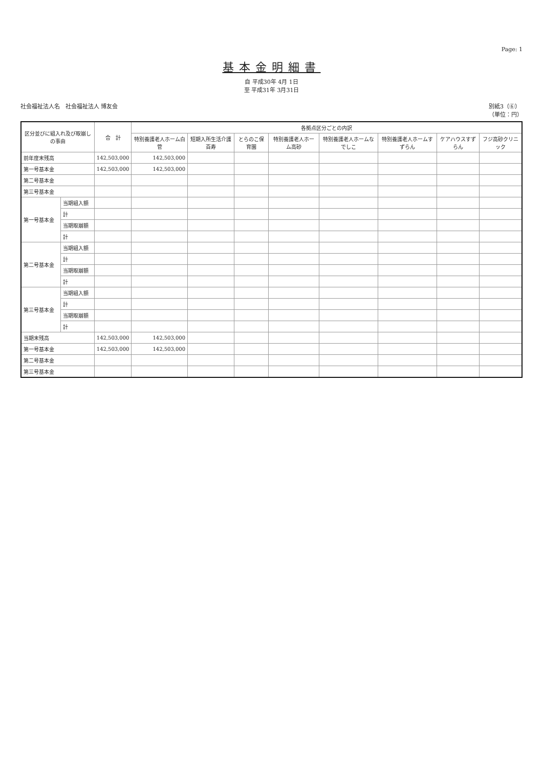Page: 1
基本金明細書
自 平成30年 4月 1日
至 平成31年 3月31日
社会福祉法人名　社会福祉法人 博友会 別紙3（⑥）
（単位：円）
| 区分並びに組入れ及び取崩しの事由 | | 合 計 | 各拠点区分ごとの内訳 | | | | | | | |
| --- | --- | --- | --- | --- | --- | --- | --- | --- | --- | --- |
| | | | 特別養護老人ホーム白菅 | 短期入所生活介護百寿 | とらのこ保育園 | 特別養護老人ホーム高砂 | 特別養護老人ホームなでしこ | 特別養護老人ホームすずらん | ケアハウスすずらん | フジ高砂クリニック |
| 前年度末残高 | | 142,503,000 | 142,503,000 | | | | | | | |
| 第一号基本金 | | 142,503,000 | 142,503,000 | | | | | | | |
| 第二号基本金 | | | | | | | | | | |
| 第三号基本金 | | | | | | | | | | |
| 第一号基本金 | 当期組入額 | | | | | | | | | |
| | 計 | | | | | | | | | |
| | 当期取崩額 | | | | | | | | | |
| | 計 | | | | | | | | | |
| 第二号基本金 | 当期組入額 | | | | | | | | | |
| | 計 | | | | | | | | | |
| | 当期取崩額 | | | | | | | | | |
| | 計 | | | | | | | | | |
| 第三号基本金 | 当期組入額 | | | | | | | | | |
| | 計 | | | | | | | | | |
| | 当期取崩額 | | | | | | | | | |
| | 計 | | | | | | | | | |
| 当期末残高 | | 142,503,000 | 142,503,000 | | | | | | | |
| 第一号基本金 | | 142,503,000 | 142,503,000 | | | | | | | |
| 第二号基本金 | | | | | | | | | | |
| 第三号基本金 | | | | | | | | | | |